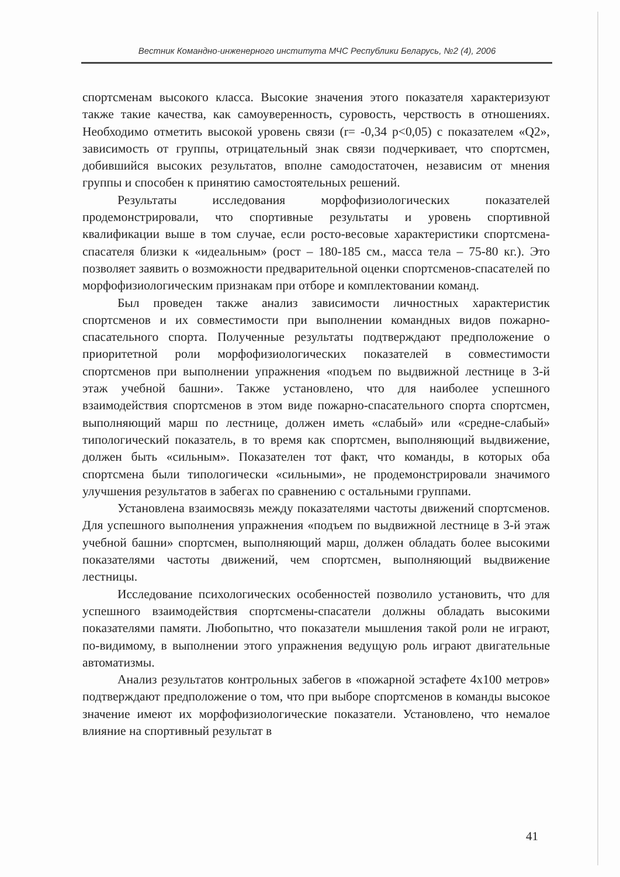Вестник Командно-инженерного института МЧС Республики Беларусь, №2 (4), 2006
спортсменам высокого класса. Высокие значения этого показателя характеризуют также такие качества, как самоуверенность, суровость, черствость в отношениях. Необходимо отметить высокой уровень связи (r= -0,34 p<0,05) с показателем «Q2», зависимость от группы, отрицательный знак связи подчеркивает, что спортсмен, добившийся высоких результатов, вполне самодостаточен, независим от мнения группы и способен к принятию самостоятельных решений.
Результаты исследования морфофизиологических показателей продемонстрировали, что спортивные результаты и уровень спортивной квалификации выше в том случае, если росто-весовые характеристики спортсмена-спасателя близки к «идеальным» (рост – 180-185 см., масса тела – 75-80 кг.). Это позволяет заявить о возможности предварительной оценки спортсменов-спасателей по морфофизиологическим признакам при отборе и комплектовании команд.
Был проведен также анализ зависимости личностных характеристик спортсменов и их совместимости при выполнении командных видов пожарно-спасательного спорта. Полученные результаты подтверждают предположение о приоритетной роли морфофизиологических показателей в совместимости спортсменов при выполнении упражнения «подъем по выдвижной лестнице в 3-й этаж учебной башни». Также установлено, что для наиболее успешного взаимодействия спортсменов в этом виде пожарно-спасательного спорта спортсмен, выполняющий марш по лестнице, должен иметь «слабый» или «средне-слабый» типологический показатель, в то время как спортсмен, выполняющий выдвижение, должен быть «сильным». Показателен тот факт, что команды, в которых оба спортсмена были типологически «сильными», не продемонстрировали значимого улучшения результатов в забегах по сравнению с остальными группами.
Установлена взаимосвязь между показателями частоты движений спортсменов. Для успешного выполнения упражнения «подъем по выдвижной лестнице в 3-й этаж учебной башни» спортсмен, выполняющий марш, должен обладать более высокими показателями частоты движений, чем спортсмен, выполняющий выдвижение лестницы.
Исследование психологических особенностей позволило установить, что для успешного взаимодействия спортсмены-спасатели должны обладать высокими показателями памяти. Любопытно, что показатели мышления такой роли не играют, по-видимому, в выполнении этого упражнения ведущую роль играют двигательные автоматизмы.
Анализ результатов контрольных забегов в «пожарной эстафете 4x100 метров» подтверждают предположение о том, что при выборе спортсменов в команды высокое значение имеют их морфофизиологические показатели. Установлено, что немалое влияние на спортивный результат в
41